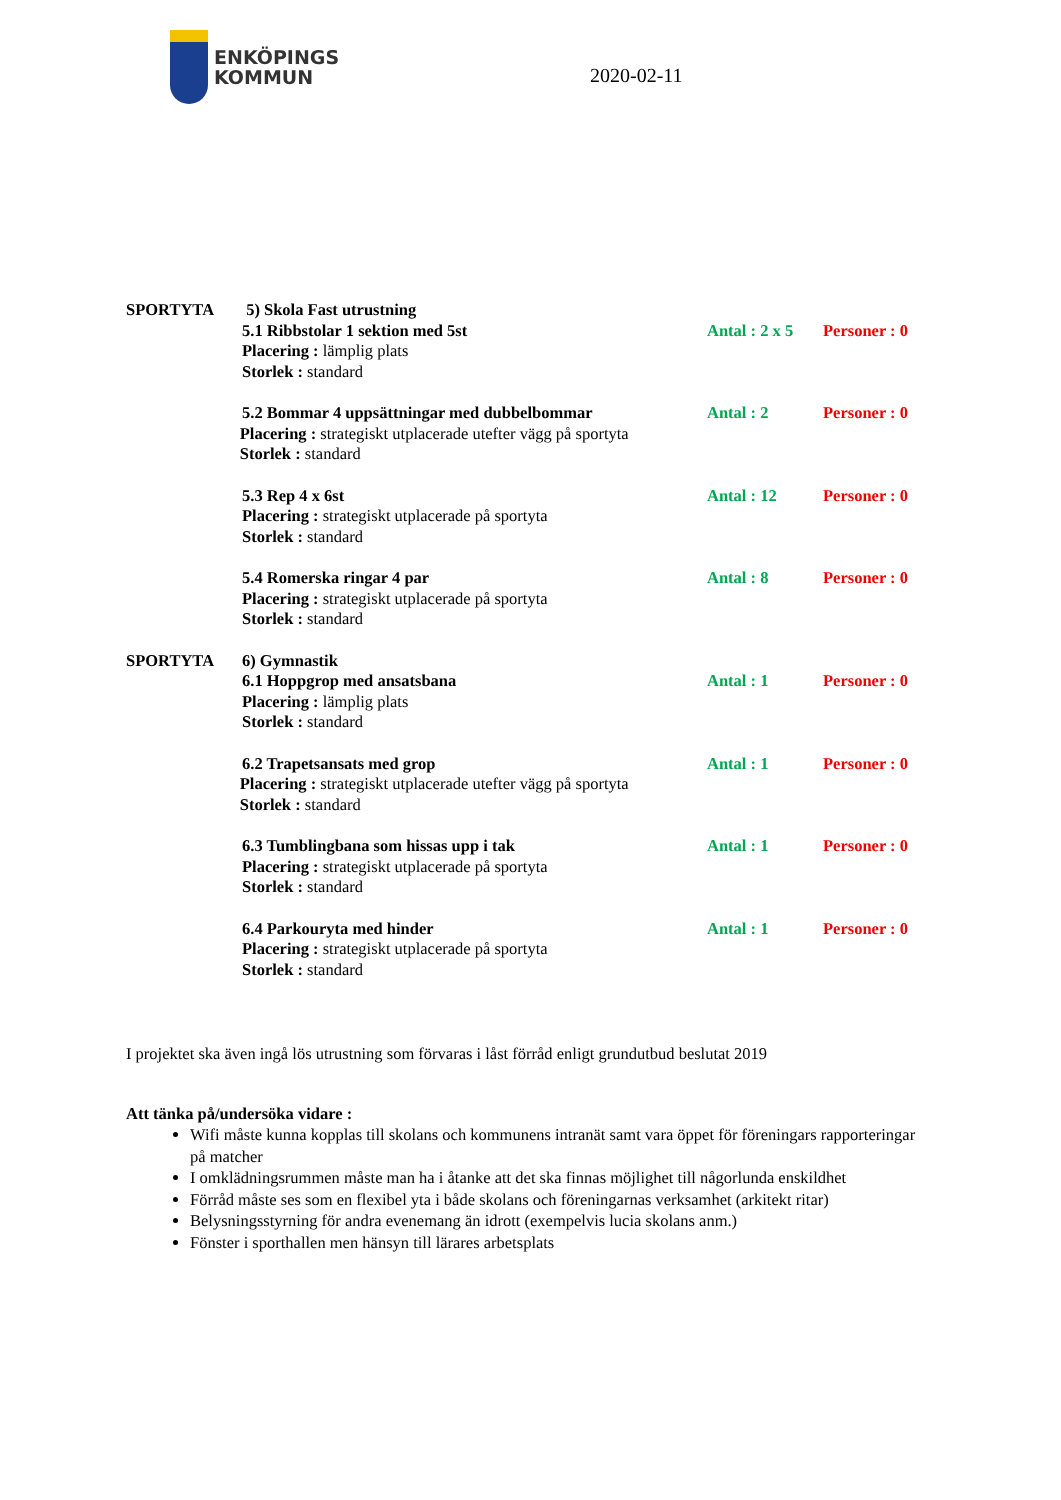ENKÖPINGS
KOMMUN
2020-02-11
SPORTYTA 5) Skola Fast utrustning
5.1 Ribbstolar 1 sektion med 5st Antal : 2 x 5
Personer : 0
Placering : lämplig plats
Storlek : standard
5.2 Bommar 4 uppsättningar med dubbelbommar Antal : 2 Personer : 0
Placering : strategiskt utplacerade utefter vägg på sportyta
Storlek : standard
5.3 Rep 4 x 6st Antal : 12 Personer : 0
Placering : strategiskt utplacerade på sportyta
Storlek : standard
5.4 Romerska ringar 4 par Antal : 8 Personer : 0
Placering : strategiskt utplacerade på sportyta
Storlek : standard
SPORTYTA 6) Gymnastik
6.1 Hoppgrop med ansatsbana Antal : 1 Personer : 0
Placering : lämplig plats
Storlek : standard
6.2 Trapetsansats med grop Antal : 1 Personer : 0
Placering : strategiskt utplacerade utefter vägg på sportyta
Storlek : standard
6.3 Tumblingbana som hissas upp i tak Antal : 1 Personer : 0
Placering : strategiskt utplacerade på sportyta
Storlek : standard
6.4 Parkouryta med hinder Antal : 1 Personer : 0
Placering : strategiskt utplacerade på sportyta
Storlek : standard
I projektet ska även ingå lös utrustning som förvaras i låst förråd enligt grundutbud beslutat 2019
Att tänka på/undersöka vidare :
Wifi måste kunna kopplas till skolans och kommunens intranät samt vara öppet för föreningars rapporteringar på matcher
I omklädningsrummen måste man ha i åtanke att det ska finnas möjlighet till någorlunda enskildhet
Förråd måste ses som en flexibel yta i både skolans och föreningarnas verksamhet (arkitekt ritar)
Belysningsstyrning för andra evenemang än idrott (exempelvis lucia skolans anm.)
Fönster i sporthallen men hänsyn till lärares arbetsplats